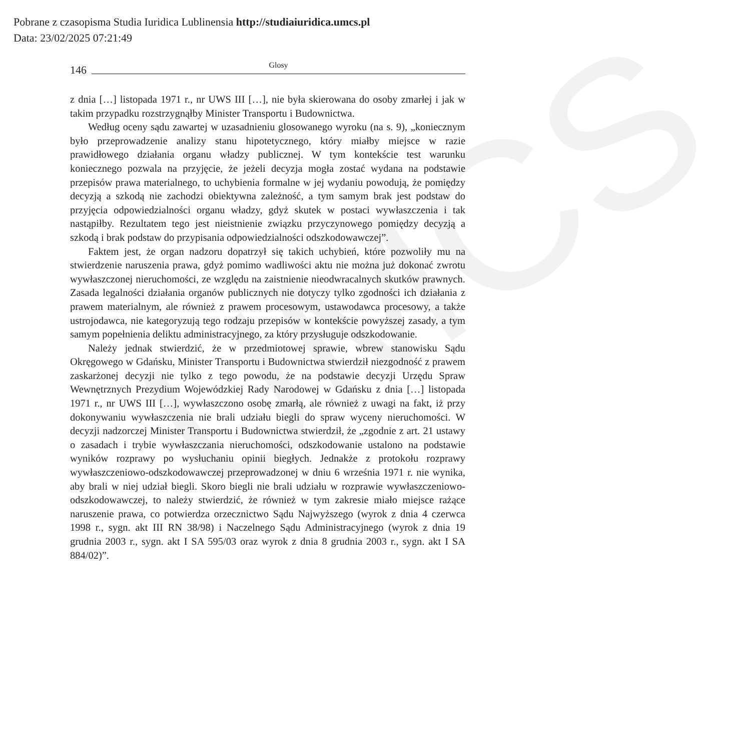UMCS
Pobrane z czasopisma Studia Iuridica Lublinensia http://studiaiuridica.umcs.pl
Data: 23/02/2025 07:21:49
146
Glosy
z dnia […] listopada 1971 r., nr UWS III […], nie była skierowana do osoby zmarłej i jak w takim przypadku rozstrzygnąłby Minister Transportu i Budownictwa.
Według oceny sądu zawartej w uzasadnieniu glosowanego wyroku (na s. 9), „koniecznym było przeprowadzenie analizy stanu hipotetycznego, który miałby miejsce w razie prawidłowego działania organu władzy publicznej. W tym kontekście test warunku koniecznego pozwala na przyjęcie, że jeżeli decyzja mogła zostać wydana na podstawie przepisów prawa materialnego, to uchybienia formalne w jej wydaniu powodują, że pomiędzy decyzją a szkodą nie zachodzi obiektywna zależność, a tym samym brak jest podstaw do przyjęcia odpowiedzialności organu władzy, gdyż skutek w postaci wywłaszczenia i tak nastąpiłby. Rezultatem tego jest nieistnienie związku przyczynowego pomiędzy decyzją a szkodą i brak podstaw do przypisania odpowiedzialności odszkodowawczej”.
Faktem jest, że organ nadzoru dopatrzył się takich uchybień, które pozwoliły mu na stwierdzenie naruszenia prawa, gdyż pomimo wadliwości aktu nie można już dokonać zwrotu wywłaszczonej nieruchomości, ze względu na zaistnienie nieodwracalnych skutków prawnych. Zasada legalności działania organów publicznych nie dotyczy tylko zgodności ich działania z prawem materialnym, ale również z prawem procesowym, ustawodawca procesowy, a także ustrojodawca, nie kategoryzują tego rodzaju przepisów w kontekście powyższej zasady, a tym samym popełnienia deliktu administracyjnego, za który przysługuje odszkodowanie.
Należy jednak stwierdzić, że w przedmiotowej sprawie, wbrew stanowisku Sądu Okręgowego w Gdańsku, Minister Transportu i Budownictwa stwierdził niezgodność z prawem zaskarżonej decyzji nie tylko z tego powodu, że na podstawie decyzji Urzędu Spraw Wewnętrznych Prezydium Wojewódzkiej Rady Narodowej w Gdańsku z dnia […] listopada 1971 r., nr UWS III […], wywłaszczono osobę zmarłą, ale również z uwagi na fakt, iż przy dokonywaniu wywłaszczenia nie brali udziału biegli do spraw wyceny nieruchomości. W decyzji nadzorczej Minister Transportu i Budownictwa stwierdził, że „zgodnie z art. 21 ustawy o zasadach i trybie wywłaszczania nieruchomości, odszkodowanie ustalono na podstawie wyników rozprawy po wysłuchaniu opinii biegłych. Jednakże z protokołu rozprawy wywłaszczeniowo-odszkodowawczej przeprowadzonej w dniu 6 września 1971 r. nie wynika, aby brali w niej udział biegli. Skoro biegli nie brali udziału w rozprawie wywłaszczeniowo-odszkodowawczej, to należy stwierdzić, że również w tym zakresie miało miejsce rażące naruszenie prawa, co potwierdza orzecznictwo Sądu Najwyższego (wyrok z dnia 4 czerwca 1998 r., sygn. akt III RN 38/98) i Naczelnego Sądu Administracyjnego (wyrok z dnia 19 grudnia 2003 r., sygn. akt I SA 595/03 oraz wyrok z dnia 8 grudnia 2003 r., sygn. akt I SA 884/02)”.